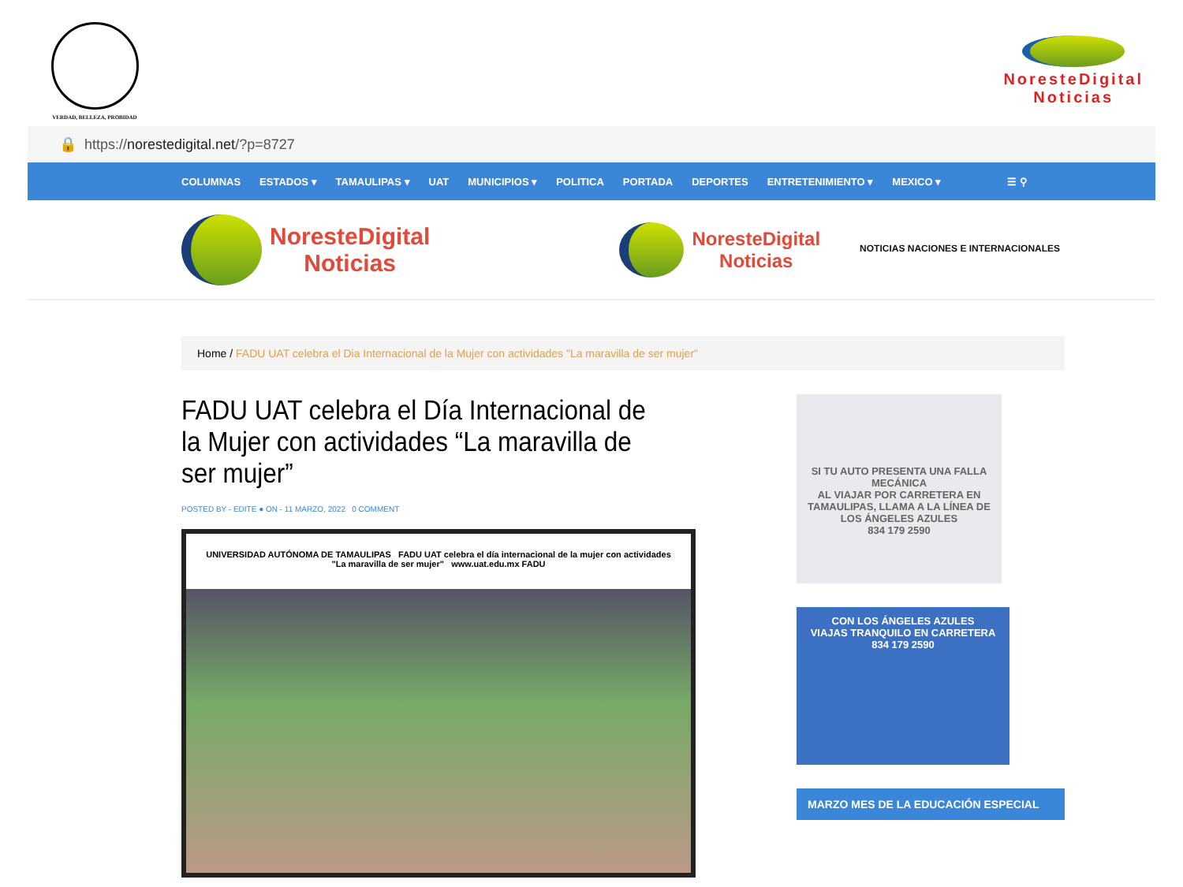VERDAD, BELLEZA, PROBIDAD
NoresteDigital
Noticias
🔒 https:// norestedigital.net /?p=8727
COLUMNAS ESTADOS ▾ TAMAULIPAS ▾ UAT MUNICIPIOS ▾ POLITICA PORTADA DEPORTES ENTRETENIMIENTO ▾ MEXICO ▾ ☰ ⚲
NoresteDigital
Noticias
NoresteDigital
Noticias NOTICIAS NACIONES E INTERNACIONALES
Home / FADU UAT celebra el Dia Internacional de la Mujer con actividades "La maravilla de ser mujer"
FADU UAT celebra el Día Internacional de la Mujer con actividades “La maravilla de ser mujer”
POSTED BY - EDITE ● ON - 11 MARZO, 2022 0 COMMENT
UNIVERSIDAD AUTÓNOMA DE TAMAULIPAS FADU UAT celebra el día internacional de la mujer con actividades "La maravilla de ser mujer" www.uat.edu.mx FADU
SI TU AUTO PRESENTA UNA FALLA MECÁNICA
AL VIAJAR POR CARRETERA EN TAMAULIPAS, LLAMA A LA LÍNEA DE LOS ÁNGELES AZULES
834 179 2590
CON LOS ÁNGELES AZULES
VIAJAS TRANQUILO EN CARRETERA
834 179 2590
MARZO MES DE LA EDUCACIÓN ESPECIAL